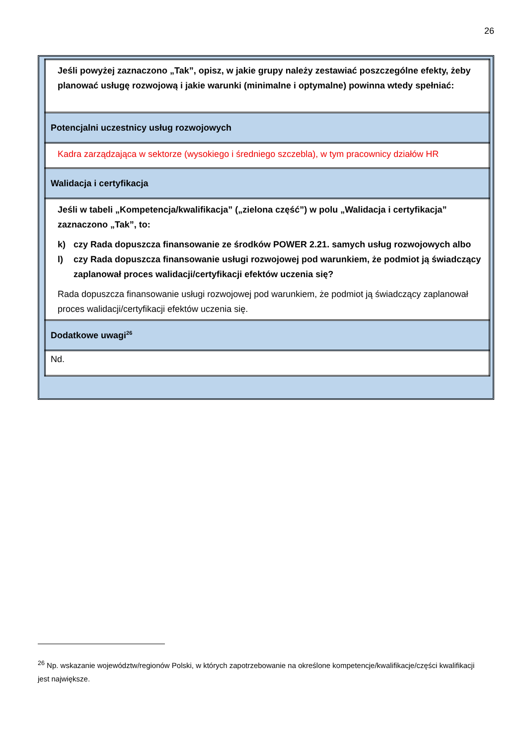26
| Jeśli powyżej zaznaczono „Tak”, opisz, w jakie grupy należy zestawiać poszczególne efekty, żeby planować usługę rozwojową i jakie warunki (minimalne i optymalne) powinna wtedy spełniać: |
| Potencjalni uczestnicy usług rozwojowych |
| Kadra zarządzająca w sektorze (wysokiego i średniego szczebla), w tym pracownicy działów HR |
| Walidacja i certyfikacja |
| Jeśli w tabeli „Kompetencja/kwalifikacja” („zielona część”) w polu „Walidacja i certyfikacja” zaznaczono „Tak”, to: k) czy Rada dopuszcza finansowanie ze środków POWER 2.21. samych usług rozwojowych albo l) czy Rada dopuszcza finansowanie usługi rozwojowej pod warunkiem, że podmiot ją świadczący zaplanował proces walidacji/certyfikacji efektów uczenia się? Rada dopuszcza finansowanie usługi rozwojowej pod warunkiem, że podmiot ją świadczący zaplanował proces walidacji/certyfikacji efektów uczenia się. |
| Dodatkowe uwagi<sup>26</sup> |
| Nd. |
<sup>26</sup> Np. wskazanie województw/regionów Polski, w których zapotrzebowanie na określone kompetencje/kwalifikacje/części kwalifikacji jest największe.